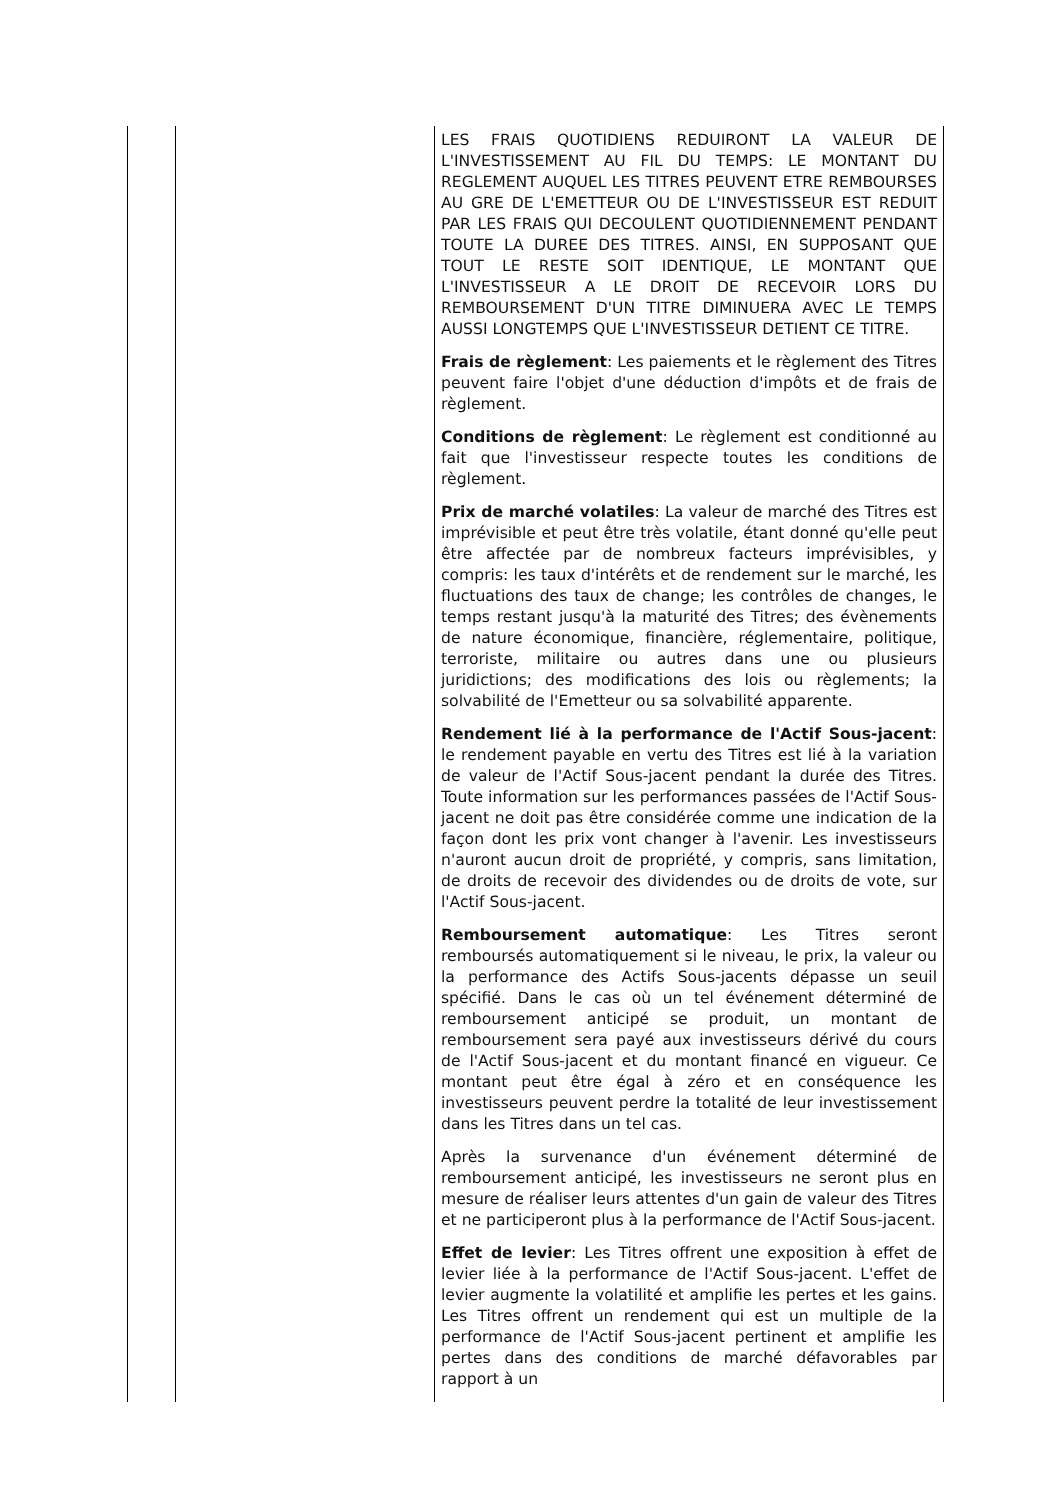| | | LES FRAIS QUOTIDIENS REDUIRONT LA VALEUR DE L'INVESTISSEMENT AU FIL DU TEMPS: LE MONTANT DU REGLEMENT AUQUEL LES TITRES PEUVENT ETRE REMBOURSES AU GRE DE L'EMETTEUR OU DE L'INVESTISSEUR EST REDUIT PAR LES FRAIS QUI DECOULENT QUOTIDIENNEMENT PENDANT TOUTE LA DUREE DES TITRES. AINSI, EN SUPPOSANT QUE TOUT LE RESTE SOIT IDENTIQUE, LE MONTANT QUE L'INVESTISSEUR A LE DROIT DE RECEVOIR LORS DU REMBOURSEMENT D'UN TITRE DIMINUERA AVEC LE TEMPS AUSSI LONGTEMPS QUE L'INVESTISSEUR DETIENT CE TITRE. Frais de règlement : Les paiements et le règlement des Titres peuvent faire l'objet d'une déduction d'impôts et de frais de règlement. Conditions de règlement : Le règlement est conditionné au fait que l'investisseur respecte toutes les conditions de règlement. Prix de marché volatiles : La valeur de marché des Titres est imprévisible et peut être très volatile, étant donné qu'elle peut être affectée par de nombreux facteurs imprévisibles, y compris: les taux d'intérêts et de rendement sur le marché, les fluctuations des taux de change; les contrôles de changes, le temps restant jusqu'à la maturité des Titres; des évènements de nature économique, financière, réglementaire, politique, terroriste, militaire ou autres dans une ou plusieurs juridictions; des modifications des lois ou règlements; la solvabilité de l'Emetteur ou sa solvabilité apparente. Rendement lié à la performance de l'Actif Sous-jacent : le rendement payable en vertu des Titres est lié à la variation de valeur de l'Actif Sous-jacent pendant la durée des Titres. Toute information sur les performances passées de l'Actif Sous-jacent ne doit pas être considérée comme une indication de la façon dont les prix vont changer à l'avenir. Les investisseurs n'auront aucun droit de propriété, y compris, sans limitation, de droits de recevoir des dividendes ou de droits de vote, sur l'Actif Sous-jacent. Remboursement automatique : Les Titres seront remboursés automatiquement si le niveau, le prix, la valeur ou la performance des Actifs Sous-jacents dépasse un seuil spécifié. Dans le cas où un tel événement déterminé de remboursement anticipé se produit, un montant de remboursement sera payé aux investisseurs dérivé du cours de l'Actif Sous-jacent et du montant financé en vigueur. Ce montant peut être égal à zéro et en conséquence les investisseurs peuvent perdre la totalité de leur investissement dans les Titres dans un tel cas. Après la survenance d'un événement déterminé de remboursement anticipé, les investisseurs ne seront plus en mesure de réaliser leurs attentes d'un gain de valeur des Titres et ne participeront plus à la performance de l'Actif Sous-jacent. Effet de levier : Les Titres offrent une exposition à effet de levier liée à la performance de l'Actif Sous-jacent. L'effet de levier augmente la volatilité et amplifie les pertes et les gains. Les Titres offrent un rendement qui est un multiple de la performance de l'Actif Sous-jacent pertinent et amplifie les pertes dans des conditions de marché défavorables par rapport à un |